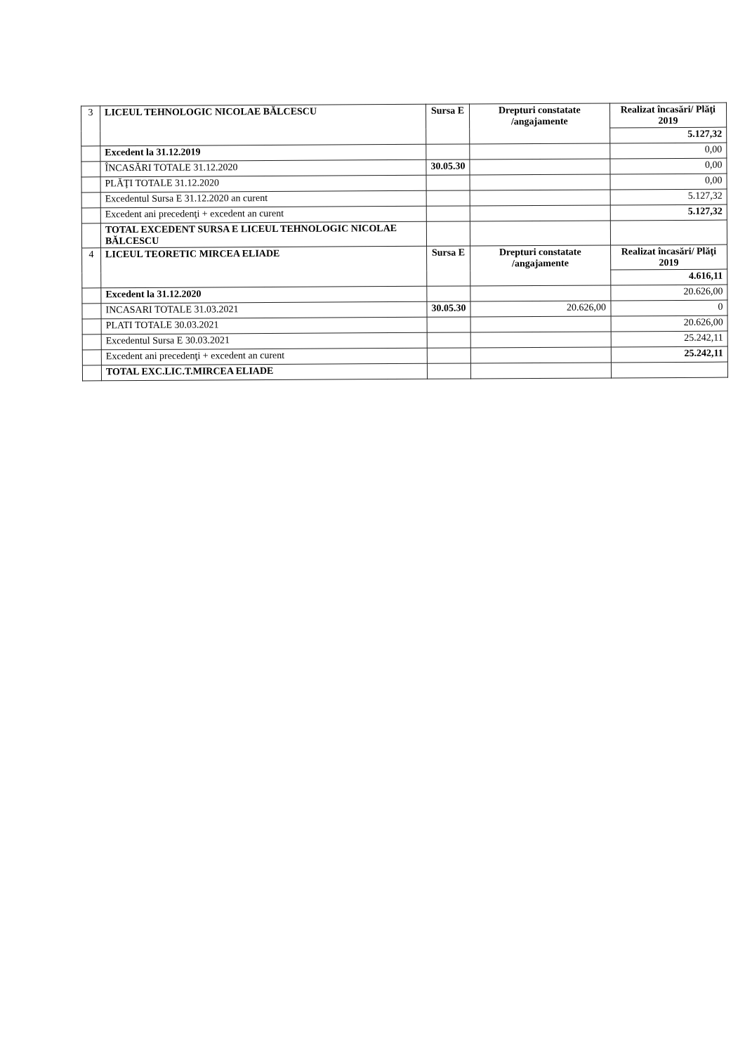| 3 | LICEUL TEHNOLOGIC NICOLAE BĂLCESCU | Sursa E | Drepturi constatate /angajamente | Realizat încasări/ Plăţi 2019 |
| | | | | 5.127,32 |
| | Excedent la 31.12.2019 | | | 0,00 |
| | ÎNCASĂRI TOTALE 31.12.2020 | 30.05.30 | | 0,00 |
| | PLĂŢI TOTALE 31.12.2020 | | | 0,00 |
| | Excedentul Sursa E 31.12.2020 an curent | | | 5.127,32 |
| | Excedent ani precedenţi + excedent an curent | | | 5.127,32 |
| | TOTAL EXCEDENT SURSA E LICEUL TEHNOLOGIC NICOLAE BĂLCESCU | | | |
| 4 | LICEUL TEORETIC MIRCEA ELIADE | Sursa E | Drepturi constatate /angajamente | Realizat încasări/ Plăţi 2019 |
| | | | | 4.616,11 |
| | Excedent la 31.12.2020 | | | 20.626,00 |
| | INCASARI TOTALE 31.03.2021 | 30.05.30 | 20.626,00 | 0 |
| | PLATI TOTALE 30.03.2021 | | | 20.626,00 |
| | Excedentul Sursa E 30.03.2021 | | | 25.242,11 |
| | Excedent ani precedenţi + excedent an curent | | | 25.242,11 |
| | TOTAL EXC.LIC.T.MIRCEA ELIADE | | | |